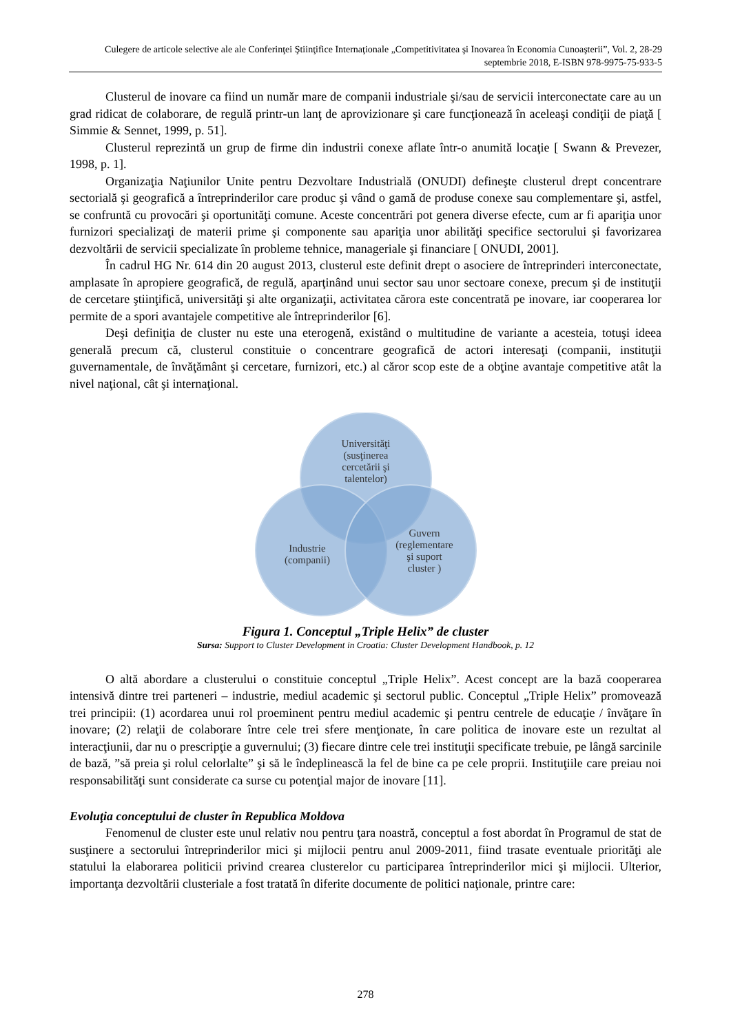Culegere de articole selective ale ale Conferinţei Ştiinţifice Internaţionale „Competitivitatea şi Inovarea în Economia Cunoaşterii”, Vol. 2, 28-29 septembrie 2018, E-ISBN 978-9975-75-933-5
Clusterul de inovare ca fiind un număr mare de companii industriale şi/sau de servicii interconectate care au un grad ridicat de colaborare, de regulă printr-un lanţ de aprovizionare şi care funcţionează în aceleaşi condiţii de piaţă [ Simmie & Sennet, 1999, p. 51].
Clusterul reprezintă un grup de firme din industrii conexe aflate într-o anumită locaţie [ Swann & Prevezer, 1998, p. 1].
Organizaţia Naţiunilor Unite pentru Dezvoltare Industrială (ONUDI) defineşte clusterul drept concentrare sectorială şi geografică a întreprinderilor care produc şi vând o gamă de produse conexe sau complementare şi, astfel, se confruntă cu provocări şi oportunităţi comune. Aceste concentrări pot genera diverse efecte, cum ar fi apariţia unor furnizori specializaţi de materii prime şi componente sau apariţia unor abilităţi specifice sectorului şi favorizarea dezvoltării de servicii specializate în probleme tehnice, manageriale şi financiare [ ONUDI, 2001].
În cadrul HG Nr. 614 din 20 august 2013, clusterul este definit drept o asociere de întreprinderi interconectate, amplasate în apropiere geografică, de regulă, aparţinând unui sector sau unor sectoare conexe, precum şi de instituţii de cercetare ştiinţifică, universităţi şi alte organizaţii, activitatea cărora este concentrată pe inovare, iar cooperarea lor permite de a spori avantajele competitive ale întreprinderilor [6].
Deşi definiţia de cluster nu este una eterogenă, existând o multitudine de variante a acesteia, totuşi ideea generală precum că, clusterul constituie o concentrare geografică de actori interesaţi (companii, instituţii guvernamentale, de învăţământ şi cercetare, furnizori, etc.) al căror scop este de a obţine avantaje competitive atât la nivel naţional, cât şi internaţional.
Universităţi
(susţinerea
cercetării şi
talentelor)
Industrie
(companii)
Guvern
(reglementare
şi suport
cluster )
Figura 1. Conceptul „Triple Helix” de cluster
Sursa: Support to Cluster Development in Croatia: Cluster Development Handbook, p. 12
O altă abordare a clusterului o constituie conceptul „Triple Helix”. Acest concept are la bază cooperarea intensivă dintre trei parteneri – industrie, mediul academic şi sectorul public. Conceptul „Triple Helix” promovează trei principii: (1) acordarea unui rol proeminent pentru mediul academic şi pentru centrele de educaţie / învăţare în inovare; (2) relaţii de colaborare între cele trei sfere menţionate, în care politica de inovare este un rezultat al interacţiunii, dar nu o prescripţie a guvernului; (3) fiecare dintre cele trei instituţii specificate trebuie, pe lângă sarcinile de bază, ”să preia şi rolul celorlalte” şi să le îndeplinească la fel de bine ca pe cele proprii. Instituţiile care preiau noi responsabilităţi sunt considerate ca surse cu potenţial major de inovare [11].
Evoluţia conceptului de cluster în Republica Moldova
Fenomenul de cluster este unul relativ nou pentru ţara noastră, conceptul a fost abordat în Programul de stat de susţinere a sectorului întreprinderilor mici şi mijlocii pentru anul 2009-2011, fiind trasate eventuale priorităţi ale statului la elaborarea politicii privind crearea clusterelor cu participarea întreprinderilor mici şi mijlocii. Ulterior, importanţa dezvoltării clusteriale a fost tratată în diferite documente de politici naţionale, printre care:
278